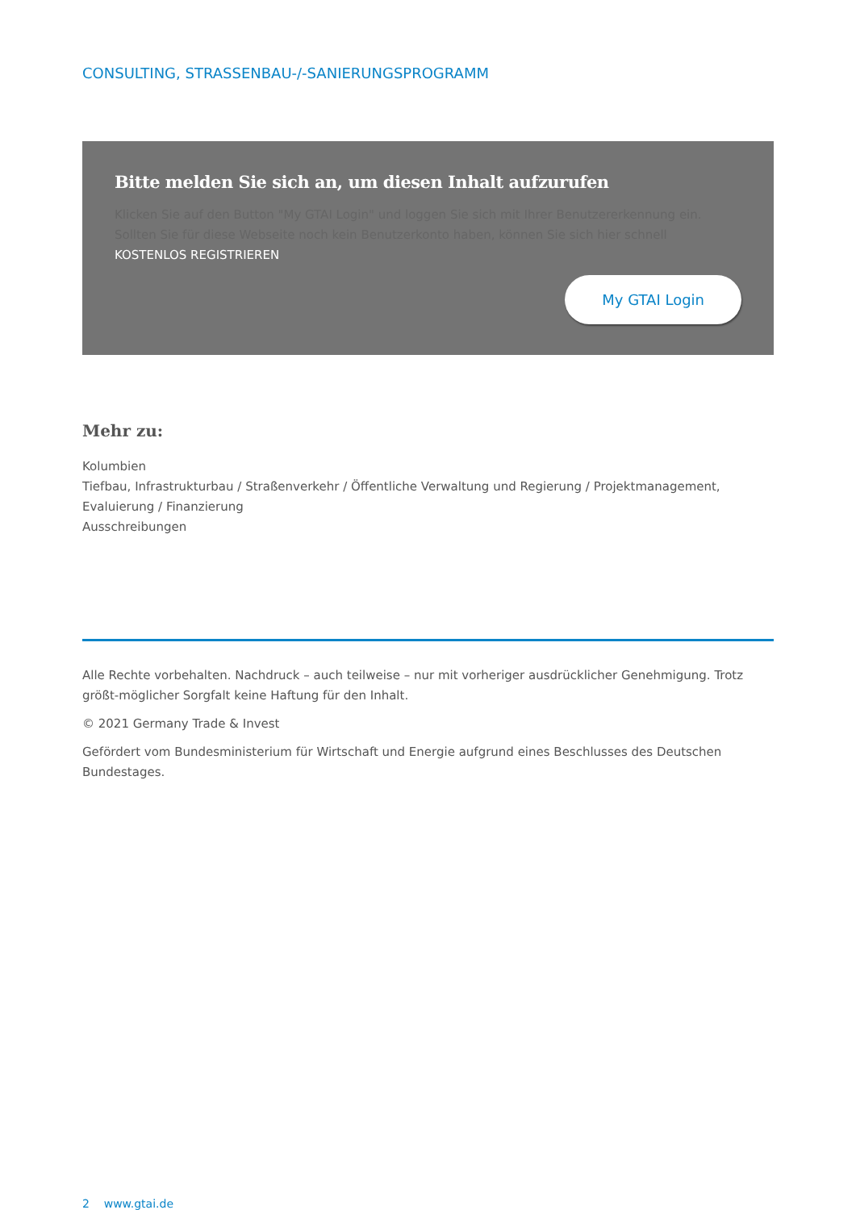CONSULTING, STRASSENBAU-/-SANIERUNGSPROGRAMM
Bitte melden Sie sich an, um diesen Inhalt aufzurufen
Klicken Sie auf den Button "My GTAI Login" und loggen Sie sich mit Ihrer Benutzererkennung ein. Sollten Sie für diese Webseite noch kein Benutzerkonto haben, können Sie sich hier schnell KOSTENLOS REGISTRIEREN
My GTAI Login
Mehr zu:
Kolumbien
Tiefbau, Infrastrukturbau / Straßenverkehr / Öffentliche Verwaltung und Regierung / Projektmanagement, Evaluierung / Finanzierung
Ausschreibungen
Alle Rechte vorbehalten. Nachdruck – auch teilweise – nur mit vorheriger ausdrücklicher Genehmigung. Trotz größt-möglicher Sorgfalt keine Haftung für den Inhalt.
© 2021 Germany Trade & Invest
Gefördert vom Bundesministerium für Wirtschaft und Energie aufgrund eines Beschlusses des Deutschen Bundestages.
2 www.gtai.de